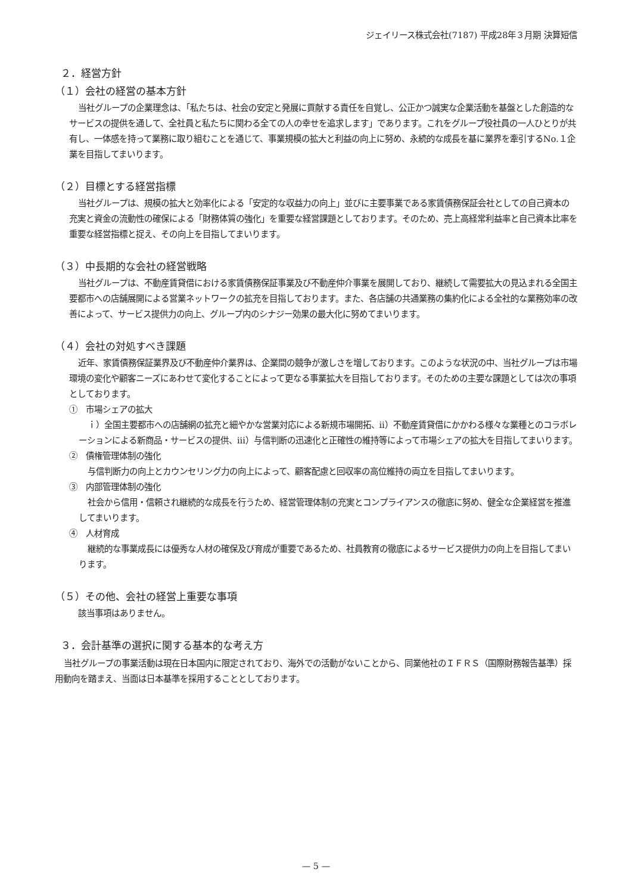ジェイリース株式会社(7187) 平成28年３月期 決算短信
２．経営方針
（１）会社の経営の基本方針
当社グループの企業理念は、「私たちは、社会の安定と発展に貢献する責任を自覚し、公正かつ誠実な企業活動を基盤とした創造的なサービスの提供を通して、全社員と私たちに関わる全ての人の幸せを追求します」であります。これをグループ役社員の一人ひとりが共有し、一体感を持って業務に取り組むことを通じて、事業規模の拡大と利益の向上に努め、永続的な成長を基に業界を牽引するNo.１企業を目指してまいります。
（２）目標とする経営指標
当社グループは、規模の拡大と効率化による「安定的な収益力の向上」並びに主要事業である家賃債務保証会社としての自己資本の充実と資金の流動性の確保による「財務体質の強化」を重要な経営課題としております。そのため、売上高経常利益率と自己資本比率を重要な経営指標と捉え、その向上を目指してまいります。
（３）中長期的な会社の経営戦略
当社グループは、不動産賃貸借における家賃債務保証事業及び不動産仲介事業を展開しており、継続して需要拡大の見込まれる全国主要都市への店舗展開による営業ネットワークの拡充を目指しております。また、各店舗の共通業務の集約化による全社的な業務効率の改善によって、サービス提供力の向上、グループ内のシナジー効果の最大化に努めてまいります。
（４）会社の対処すべき課題
近年、家賃債務保証業界及び不動産仲介業界は、企業間の競争が激しさを増しております。このような状況の中、当社グループは市場環境の変化や顧客ニーズにあわせて変化することによって更なる事業拡大を目指しております。そのための主要な課題としては次の事項としております。
①　市場シェアの拡大
ｉ）全国主要都市への店舗網の拡充と細やかな営業対応による新規市場開拓、ⅱ）不動産賃貸借にかかわる様々な業種とのコラボレーションによる新商品・サービスの提供、ⅲ）与信判断の迅速化と正確性の維持等によって市場シェアの拡大を目指してまいります。
②　債権管理体制の強化
与信判断力の向上とカウンセリング力の向上によって、顧客配慮と回収率の高位維持の両立を目指してまいります。
③　内部管理体制の強化
社会から信用・信頼され継続的な成長を行うため、経営管理体制の充実とコンプライアンスの徹底に努め、健全な企業経営を推進してまいります。
④　人材育成
継続的な事業成長には優秀な人材の確保及び育成が重要であるため、社員教育の徹底によるサービス提供力の向上を目指してまいります。
（５）その他、会社の経営上重要な事項
該当事項はありません。
３．会計基準の選択に関する基本的な考え方
当社グループの事業活動は現在日本国内に限定されており、海外での活動がないことから、同業他社のＩＦＲＳ（国際財務報告基準）採用動向を踏まえ、当面は日本基準を採用することとしております。
— 5 —